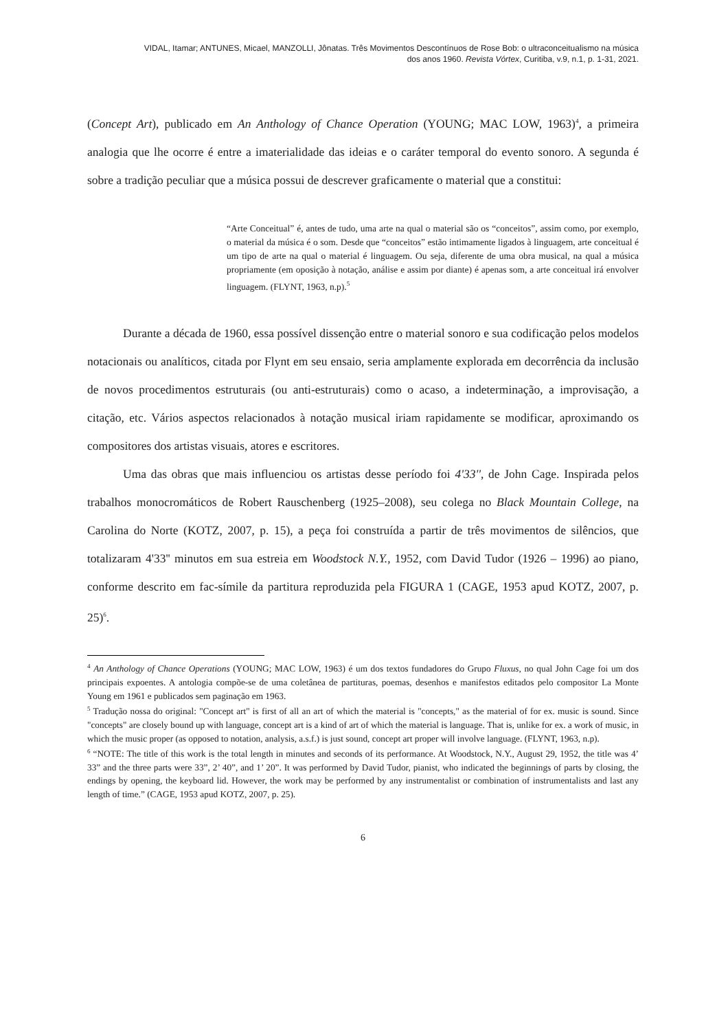VIDAL, Itamar; ANTUNES, Micael, MANZOLLI, Jônatas. Três Movimentos Descontínuos de Rose Bob: o ultraconceitualismo na música
dos anos 1960. Revista Vórtex, Curitiba, v.9, n.1, p. 1-31, 2021.
(Concept Art), publicado em An Anthology of Chance Operation (YOUNG; MAC LOW, 1963)<sup>4</sup>, a primeira analogia que lhe ocorre é entre a imaterialidade das ideias e o caráter temporal do evento sonoro. A segunda é sobre a tradição peculiar que a música possui de descrever graficamente o material que a constitui:
“Arte Conceitual” é, antes de tudo, uma arte na qual o material são os “conceitos”, assim como, por exemplo, o material da música é o som. Desde que “conceitos” estão intimamente ligados à linguagem, arte conceitual é um tipo de arte na qual o material é linguagem. Ou seja, diferente de uma obra musical, na qual a música propriamente (em oposição à notação, análise e assim por diante) é apenas som, a arte conceitual irá envolver linguagem. (FLYNT, 1963, n.p).<sup>5</sup>
Durante a década de 1960, essa possível dissenção entre o material sonoro e sua codificação pelos modelos notacionais ou analíticos, citada por Flynt em seu ensaio, seria amplamente explorada em decorrência da inclusão de novos procedimentos estruturais (ou anti-estruturais) como o acaso, a indeterminação, a improvisação, a citação, etc. Vários aspectos relacionados à notação musical iriam rapidamente se modificar, aproximando os compositores dos artistas visuais, atores e escritores.
Uma das obras que mais influenciou os artistas desse período foi 4'33'', de John Cage. Inspirada pelos trabalhos monocromáticos de Robert Rauschenberg (1925–2008), seu colega no Black Mountain College, na Carolina do Norte (KOTZ, 2007, p. 15), a peça foi construída a partir de três movimentos de silêncios, que totalizaram 4'33'' minutos em sua estreia em Woodstock N.Y., 1952, com David Tudor (1926 – 1996) ao piano, conforme descrito em fac-símile da partitura reproduzida pela FIGURA 1 (CAGE, 1953 apud KOTZ, 2007, p. 25)<sup>6</sup>.
<sup>4</sup> An Anthology of Chance Operations (YOUNG; MAC LOW, 1963) é um dos textos fundadores do Grupo Fluxus, no qual John Cage foi um dos principais expoentes. A antologia compõe-se de uma coletânea de partituras, poemas, desenhos e manifestos editados pelo compositor La Monte Young em 1961 e publicados sem paginação em 1963.
<sup>5</sup> Tradução nossa do original: "Concept art" is first of all an art of which the material is "concepts," as the material of for ex. music is sound. Since "concepts" are closely bound up with language, concept art is a kind of art of which the material is language. That is, unlike for ex. a work of music, in which the music proper (as opposed to notation, analysis, a.s.f.) is just sound, concept art proper will involve language. (FLYNT, 1963, n.p).
<sup>6</sup> “NOTE: The title of this work is the total length in minutes and seconds of its performance. At Woodstock, N.Y., August 29, 1952, the title was 4’ 33” and the three parts were 33”, 2’ 40”, and 1’ 20”. It was performed by David Tudor, pianist, who indicated the beginnings of parts by closing, the endings by opening, the keyboard lid. However, the work may be performed by any instrumentalist or combination of instrumentalists and last any length of time.” (CAGE, 1953 apud KOTZ, 2007, p. 25).
6